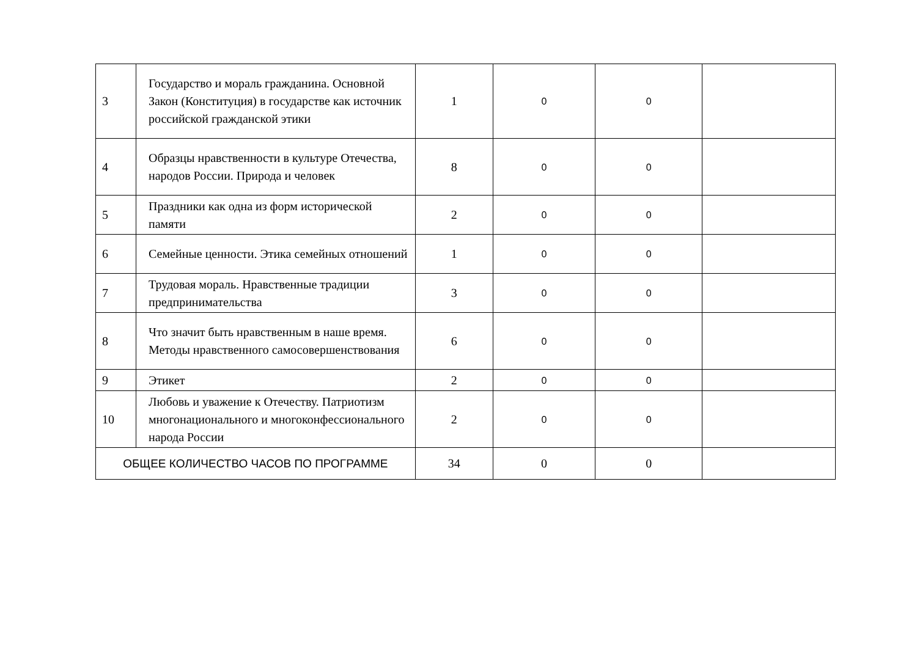| 3 | Государство и мораль гражданина. Основной Закон (Конституция) в государстве как источник российской гражданской этики | 1 | 0 | 0 | |
| 4 | Образцы нравственности в культуре Отечества, народов России. Природа и человек | 8 | 0 | 0 | |
| 5 | Праздники как одна из форм исторической памяти | 2 | 0 | 0 | |
| 6 | Семейные ценности. Этика семейных отношений | 1 | 0 | 0 | |
| 7 | Трудовая мораль. Нравственные традиции предпринимательства | 3 | 0 | 0 | |
| 8 | Что значит быть нравственным в наше время. Методы нравственного самосовершенствования | 6 | 0 | 0 | |
| 9 | Этикет | 2 | 0 | 0 | |
| 10 | Любовь и уважение к Отечеству. Патриотизм многонационального и многоконфессионального народа России | 2 | 0 | 0 | |
| ОБЩЕЕ КОЛИЧЕСТВО ЧАСОВ ПО ПРОГРАММЕ | | 34 | 0 | 0 | |